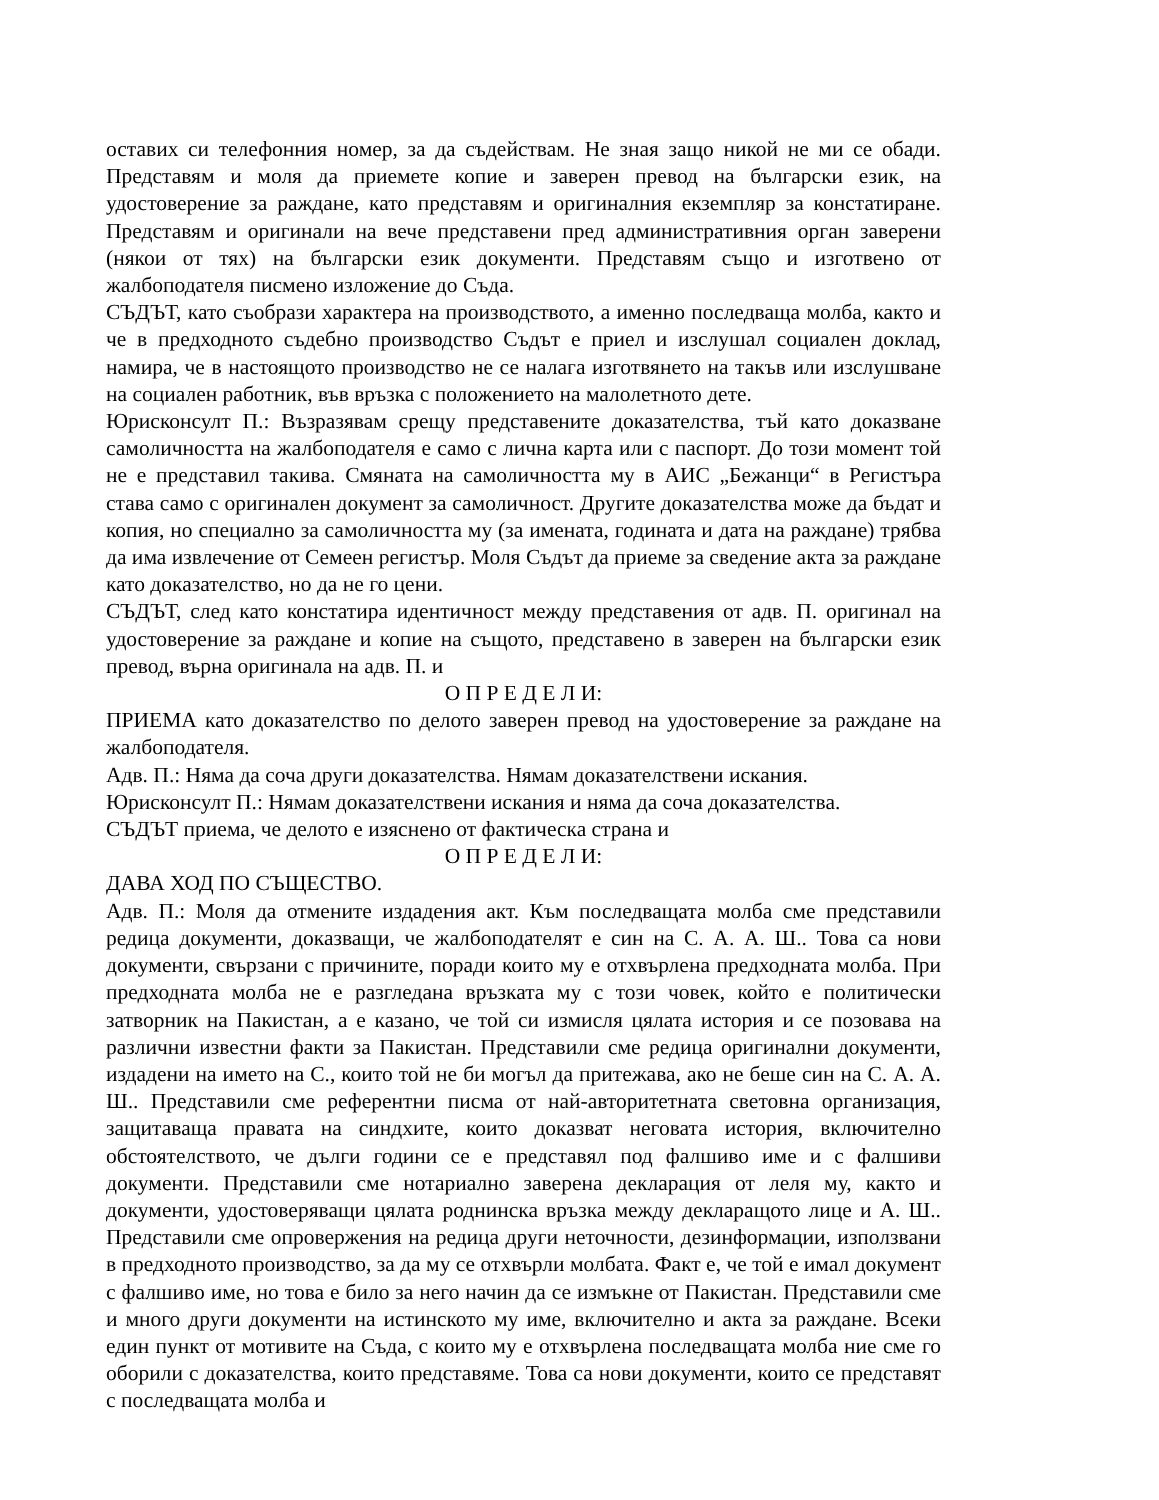оставих си телефонния номер, за да съдействам. Не зная защо никой не ми се обади. Представям и моля да приемете копие и заверен превод на български език, на удостоверение за раждане, като представям и оригиналния екземпляр за констатиране. Представям и оригинали на вече представени пред административния орган заверени (някои от тях) на български език документи. Представям също и изготвено от жалбоподателя писмено изложение до Съда.
СЪДЪТ, като съобрази характера на производството, а именно последваща молба, както и че в предходното съдебно производство Съдът е приел и изслушал социален доклад, намира, че в настоящото производство не се налага изготвянето на такъв или изслушване на социален работник, във връзка с положението на малолетното дете.
Юрисконсулт П.: Възразявам срещу представените доказателства, тъй като доказване самоличността на жалбоподателя е само с лична карта или с паспорт. До този момент той не е представил такива. Смяната на самоличността му в АИС „Бежанци“ в Регистъра става само с оригинален документ за самоличност. Другите доказателства може да бъдат и копия, но специално за самоличността му (за имената, годината и дата на раждане) трябва да има извлечение от Семеен регистър. Моля Съдът да приеме за сведение акта за раждане като доказателство, но да не го цени.
СЪДЪТ, след като констатира идентичност между представения от адв. П. оригинал на удостоверение за раждане и копие на същото, представено в заверен на български език превод, върна оригинала на адв. П. и
О П Р Е Д Е Л И:
ПРИЕМА като доказателство по делото заверен превод на удостоверение за раждане на жалбоподателя.
Адв. П.: Няма да соча други доказателства. Нямам доказателствени искания.
Юрисконсулт П.: Нямам доказателствени искания и няма да соча доказателства.
СЪДЪТ приема, че делото е изяснено от фактическа страна и
О П Р Е Д Е Л И:
ДАВА ХОД ПО СЪЩЕСТВО.
Адв. П.: Моля да отмените издадения акт. Към последващата молба сме представили редица документи, доказващи, че жалбоподателят е син на С. А. А. Ш.. Това са нови документи, свързани с причините, поради които му е отхвърлена предходната молба. При предходната молба не е разгледана връзката му с този човек, който е политически затворник на Пакистан, а е казано, че той си измисля цялата история и се позовава на различни известни факти за Пакистан. Представили сме редица оригинални документи, издадени на името на С., които той не би могъл да притежава, ако не беше син на С. А. А. Ш.. Представили сме референтни писма от най-авторитетната световна организация, защитаваща правата на синдхите, които доказват неговата история, включително обстоятелството, че дълги години се е представял под фалшиво име и с фалшиви документи. Представили сме нотариално заверена декларация от леля му, както и документи, удостоверяващи цялата роднинска връзка между декларащото лице и А. Ш.. Представили сме опровержения на редица други неточности, дезинформации, използвани в предходното производство, за да му се отхвърли молбата. Факт е, че той е имал документ с фалшиво име, но това е било за него начин да се измъкне от Пакистан. Представили сме и много други документи на истинското му име, включително и акта за раждане. Всеки един пункт от мотивите на Съда, с които му е отхвърлена последващата молба ние сме го оборили с доказателства, които представяме. Това са нови документи, които се представят с последващата молба и